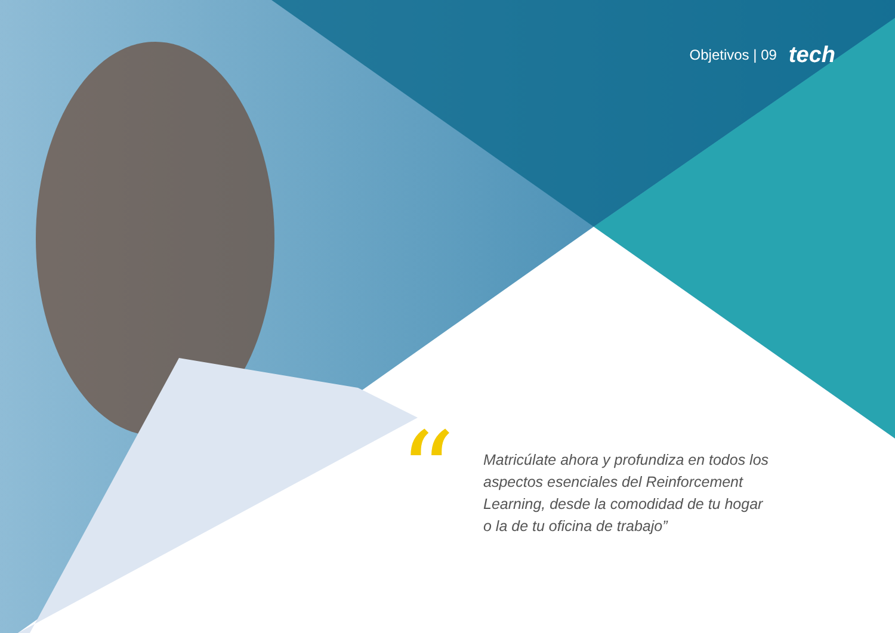Objetivos | 09 tech
“
Matricúlate ahora y profundiza en todos los aspectos esenciales del Reinforcement Learning, desde la comodidad de tu hogar o la de tu oficina de trabajo”